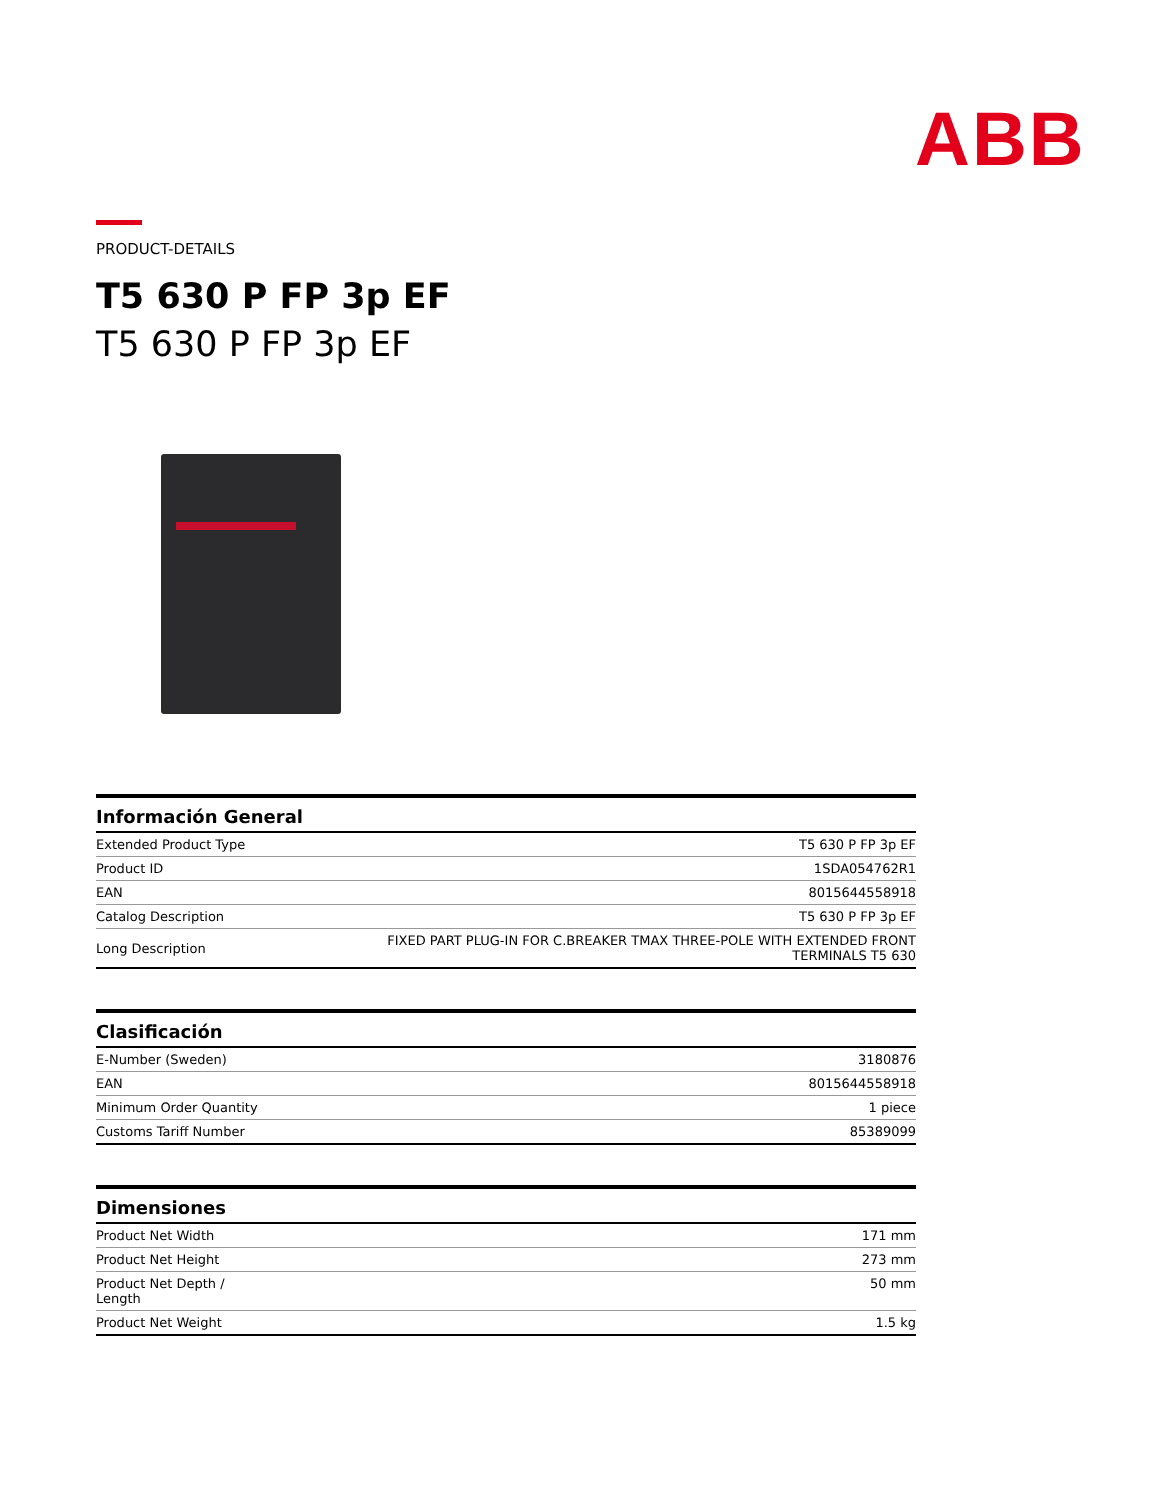ABB
PRODUCT-DETAILS
T5 630 P FP 3p EF
T5 630 P FP 3p EF
| Información General | |
| --- | --- |
| Extended Product Type | T5 630 P FP 3p EF |
| Product ID | 1SDA054762R1 |
| EAN | 8015644558918 |
| Catalog Description | T5 630 P FP 3p EF |
| Long Description | FIXED PART PLUG-IN FOR C.BREAKER TMAX THREE-POLE WITH EXTENDED FRONT TERMINALS T5 630 |
| Clasificación | |
| --- | --- |
| E-Number (Sweden) | 3180876 |
| EAN | 8015644558918 |
| Minimum Order Quantity | 1 piece |
| Customs Tariff Number | 85389099 |
| Dimensiones | |
| --- | --- |
| Product Net Width | 171 mm |
| Product Net Height | 273 mm |
| Product Net Depth / Length | 50 mm |
| Product Net Weight | 1.5 kg |